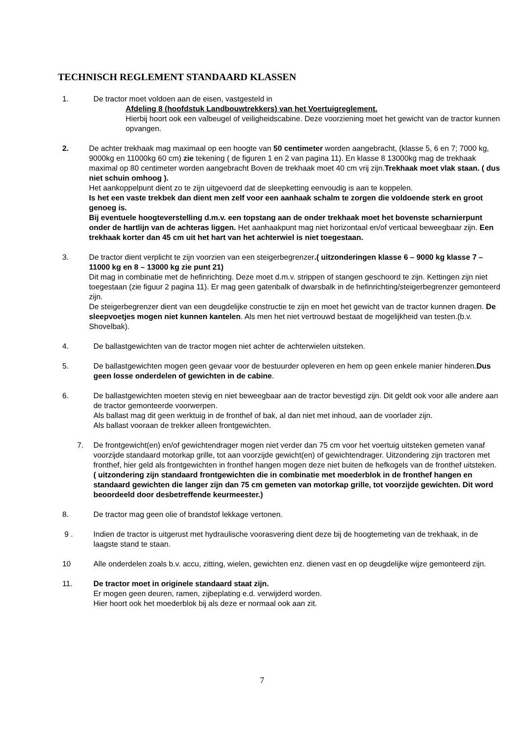TECHNISCH REGLEMENT STANDAARD KLASSEN
1. De tractor moet voldoen aan de eisen, vastgesteld in
Afdeling 8 (hoofdstuk Landbouwtrekkers) van het Voertuigreglement.
Hierbij hoort ook een valbeugel of veiligheidscabine. Deze voorziening moet het gewicht van de tractor kunnen opvangen.
2. De achter trekhaak mag maximaal op een hoogte van 50 centimeter worden aangebracht, (klasse 5, 6 en 7; 7000 kg, 9000kg en 11000kg 60 cm) zie tekening ( de figuren 1 en 2 van pagina 11). En klasse 8 13000kg mag de trekhaak maximal op 80 centimeter worden aangebracht Boven de trekhaak moet 40 cm vrij zijn.Trekhaak moet vlak staan. ( dus niet schuin omhoog ).
Het aankoppelpunt dient zo te zijn uitgevoerd dat de sleepketting eenvoudig is aan te koppelen.
Is het een vaste trekbek dan dient men zelf voor een aanhaak schalm te zorgen die voldoende sterk en groot genoeg is.
Bij eventuele hoogteverstelling d.m.v. een topstang aan de onder trekhaak moet het bovenste scharnierpunt onder de hartlijn van de achteras liggen. Het aanhaakpunt mag niet horizontaal en/of verticaal beweegbaar zijn. Een trekhaak korter dan 45 cm uit het hart van het achterwiel is niet toegestaan.
3. De tractor dient verplicht te zijn voorzien van een steigerbegrenzer.( uitzonderingen klasse 6 – 9000 kg klasse 7 – 11000 kg en 8 – 13000 kg zie punt 21)
Dit mag in combinatie met de hefinrichting. Deze moet d.m.v. strippen of stangen geschoord te zijn. Kettingen zijn niet toegestaan (zie figuur 2 pagina 11). Er mag geen gatenbalk of dwarsbalk in de hefinrichting/steigerbegrenzer gemonteerd zijn.
De steigerbegrenzer dient van een deugdelijke constructie te zijn en moet het gewicht van de tractor kunnen dragen. De sleepvoetjes mogen niet kunnen kantelen. Als men het niet vertrouwd bestaat de mogelijkheid van testen.(b.v. Shovelbak).
4. De ballastgewichten van de tractor mogen niet achter de achterwielen uitsteken.
5. De ballastgewichten mogen geen gevaar voor de bestuurder opleveren en hem op geen enkele manier hinderen.Dus geen losse onderdelen of gewichten in de cabine.
6. De ballastgewichten moeten stevig en niet beweegbaar aan de tractor bevestigd zijn. Dit geldt ook voor alle andere aan de tractor gemonteerde voorwerpen.
Als ballast mag dit geen werktuig in de fronthef of bak, al dan niet met inhoud, aan de voorlader zijn.
Als ballast vooraan de trekker alleen frontgewichten.
7. De frontgewicht(en) en/of gewichtendrager mogen niet verder dan 75 cm voor het voertuig uitsteken gemeten vanaf voorzijde standaard motorkap grille, tot aan voorzijde gewicht(en) of gewichtendrager. Uitzondering zijn tractoren met fronthef, hier geld als frontgewichten in fronthef hangen mogen deze niet buiten de hefkogels van de fronthef uitsteken.
( uitzondering zijn standaard frontgewichten die in combinatie met moederblok in de fronthef hangen en standaard gewichten die langer zijn dan 75 cm gemeten van motorkap grille, tot voorzijde gewichten. Dit word beoordeeld door desbetreffende keurmeester.)
8. De tractor mag geen olie of brandstof lekkage vertonen.
9 . Indien de tractor is uitgerust met hydraulische voorasvering dient deze bij de hoogtemeting van de trekhaak, in de laagste stand te staan.
10 Alle onderdelen zoals b.v. accu, zitting, wielen, gewichten enz. dienen vast en op deugdelijke wijze gemonteerd zijn.
11. De tractor moet in originele standaard staat zijn.
Er mogen geen deuren, ramen, zijbeplating e.d. verwijderd worden.
Hier hoort ook het moederblok bij als deze er normaal ook aan zit.
7